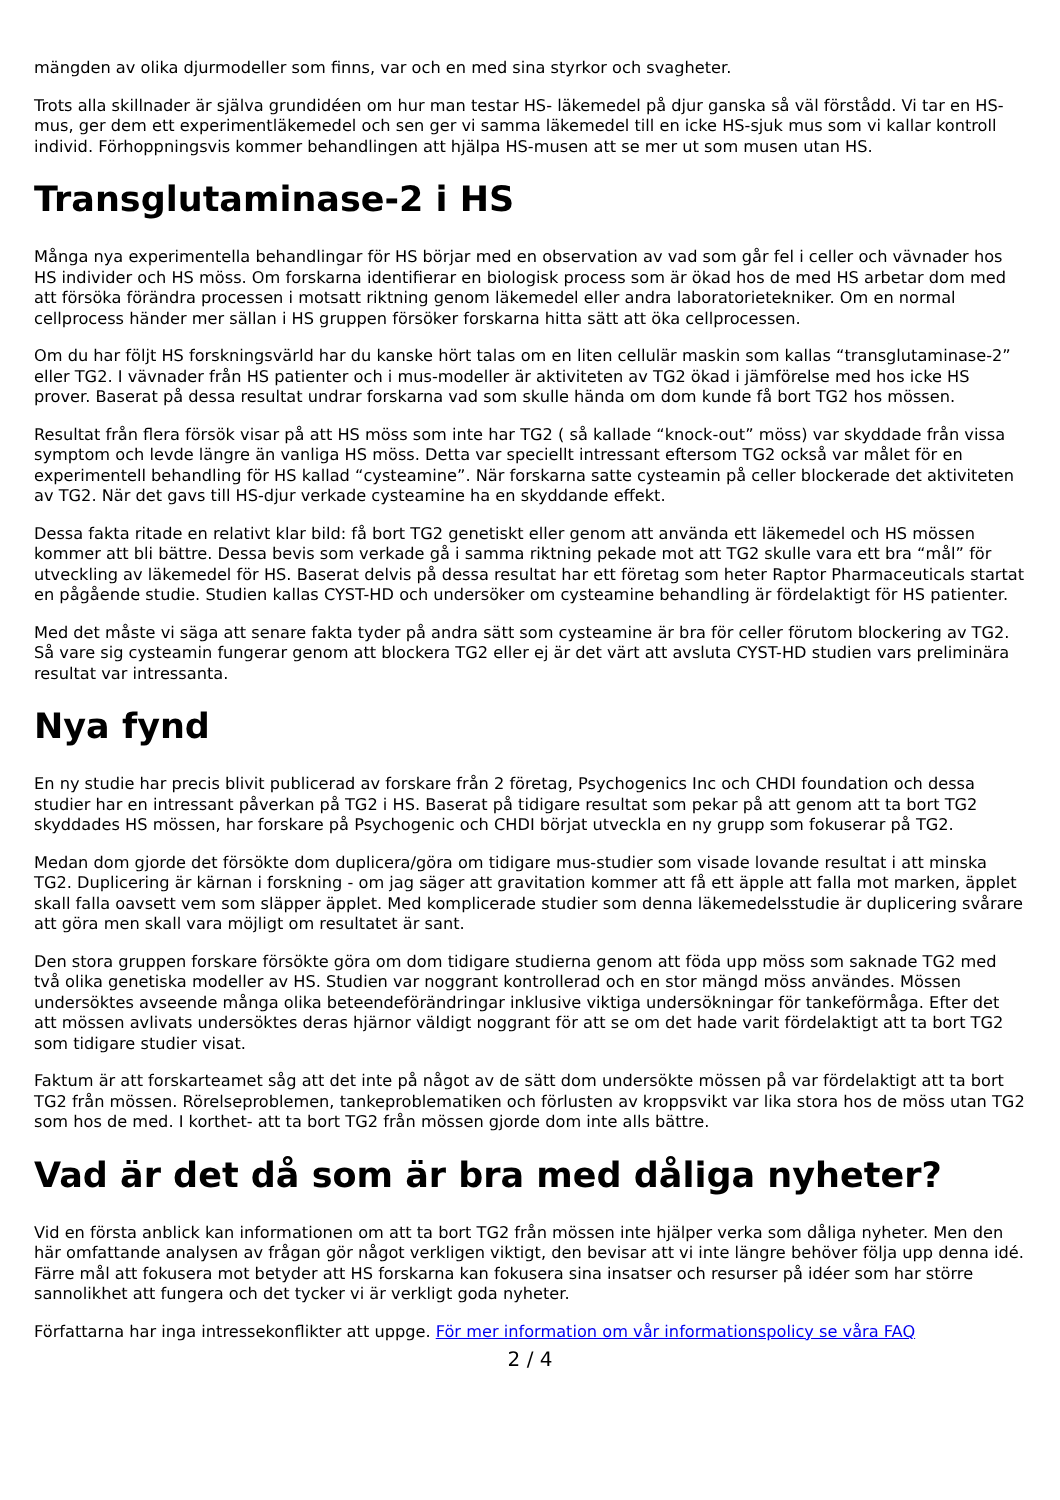mängden av olika djurmodeller som finns, var och en med sina styrkor och svagheter.
Trots alla skillnader är själva grundidéen om hur man testar HS- läkemedel på djur ganska så väl förstådd. Vi tar en HS-mus, ger dem ett experimentläkemedel och sen ger vi samma läkemedel till en icke HS-sjuk mus som vi kallar kontroll individ. Förhoppningsvis kommer behandlingen att hjälpa HS-musen att se mer ut som musen utan HS.
Transglutaminase-2 i HS
Många nya experimentella behandlingar för HS börjar med en observation av vad som går fel i celler och vävnader hos HS individer och HS möss. Om forskarna identifierar en biologisk process som är ökad hos de med HS arbetar dom med att försöka förändra processen i motsatt riktning genom läkemedel eller andra laboratorietekniker. Om en normal cellprocess händer mer sällan i HS gruppen försöker forskarna hitta sätt att öka cellprocessen.
Om du har följt HS forskningsvärld har du kanske hört talas om en liten cellulär maskin som kallas “transglutaminase-2” eller TG2. I vävnader från HS patienter och i mus-modeller är aktiviteten av TG2 ökad i jämförelse med hos icke HS prover. Baserat på dessa resultat undrar forskarna vad som skulle hända om dom kunde få bort TG2 hos mössen.
Resultat från flera försök visar på att HS möss som inte har TG2 ( så kallade “knock-out” möss) var skyddade från vissa symptom och levde längre än vanliga HS möss. Detta var speciellt intressant eftersom TG2 också var målet för en experimentell behandling för HS kallad “cysteamine”. När forskarna satte cysteamin på celler blockerade det aktiviteten av TG2. När det gavs till HS-djur verkade cysteamine ha en skyddande effekt.
Dessa fakta ritade en relativt klar bild: få bort TG2 genetiskt eller genom att använda ett läkemedel och HS mössen kommer att bli bättre. Dessa bevis som verkade gå i samma riktning pekade mot att TG2 skulle vara ett bra “mål” för utveckling av läkemedel för HS. Baserat delvis på dessa resultat har ett företag som heter Raptor Pharmaceuticals startat en pågående studie. Studien kallas CYST-HD och undersöker om cysteamine behandling är fördelaktigt för HS patienter.
Med det måste vi säga att senare fakta tyder på andra sätt som cysteamine är bra för celler förutom blockering av TG2. Så vare sig cysteamin fungerar genom att blockera TG2 eller ej är det värt att avsluta CYST-HD studien vars preliminära resultat var intressanta.
Nya fynd
En ny studie har precis blivit publicerad av forskare från 2 företag, Psychogenics Inc och CHDI foundation och dessa studier har en intressant påverkan på TG2 i HS. Baserat på tidigare resultat som pekar på att genom att ta bort TG2 skyddades HS mössen, har forskare på Psychogenic och CHDI börjat utveckla en ny grupp som fokuserar på TG2.
Medan dom gjorde det försökte dom duplicera/göra om tidigare mus-studier som visade lovande resultat i att minska TG2. Duplicering är kärnan i forskning - om jag säger att gravitation kommer att få ett äpple att falla mot marken, äpplet skall falla oavsett vem som släpper äpplet. Med komplicerade studier som denna läkemedelsstudie är duplicering svårare att göra men skall vara möjligt om resultatet är sant.
Den stora gruppen forskare försökte göra om dom tidigare studierna genom att föda upp möss som saknade TG2 med två olika genetiska modeller av HS. Studien var noggrant kontrollerad och en stor mängd möss användes. Mössen undersöktes avseende många olika beteendeförändringar inklusive viktiga undersökningar för tankeförmåga. Efter det att mössen avlivats undersöktes deras hjärnor väldigt noggrant för att se om det hade varit fördelaktigt att ta bort TG2 som tidigare studier visat.
Faktum är att forskarteamet såg att det inte på något av de sätt dom undersökte mössen på var fördelaktigt att ta bort TG2 från mössen. Rörelseproblemen, tankeproblematiken och förlusten av kroppsvikt var lika stora hos de möss utan TG2 som hos de med. I korthet- att ta bort TG2 från mössen gjorde dom inte alls bättre.
Vad är det då som är bra med dåliga nyheter?
Vid en första anblick kan informationen om att ta bort TG2 från mössen inte hjälper verka som dåliga nyheter. Men den här omfattande analysen av frågan gör något verkligen viktigt, den bevisar att vi inte längre behöver följa upp denna idé. Färre mål att fokusera mot betyder att HS forskarna kan fokusera sina insatser och resurser på idéer som har större sannolikhet att fungera och det tycker vi är verkligt goda nyheter.
Författarna har inga intressekonflikter att uppge. För mer information om vår informationspolicy se våra FAQ
2 / 4